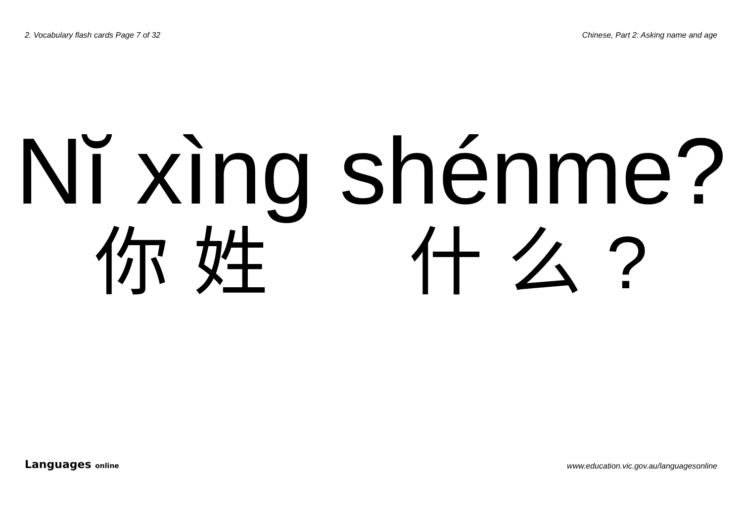2. Vocabulary flash cards Page 7 of 32
Chinese, Part 2: Asking name and age
Nĭ xìng shénme?
你姓什么?
Languages online
www.education.vic.gov.au/languagesonline